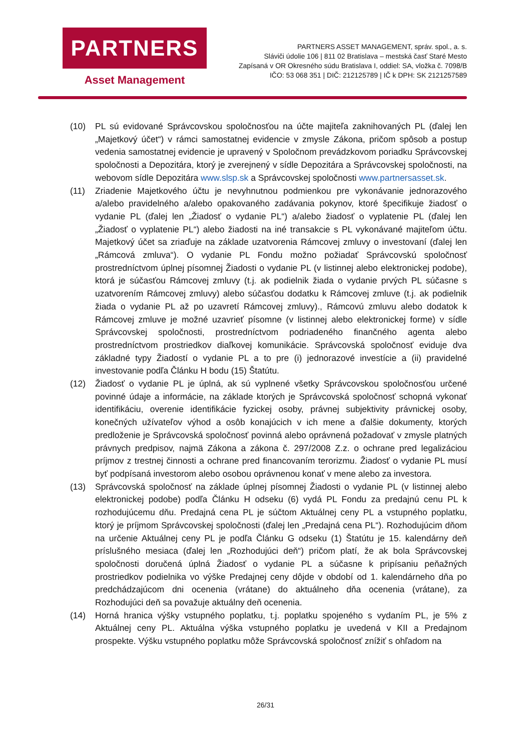PARTNERS
Asset Management
PARTNERS ASSET MANAGEMENT, správ. spol., a. s.
Sláviči údolie 106 | 811 02 Bratislava – mestská časť Staré Mesto
Zapísaná v OR Okresného súdu Bratislava I, oddiel: SA, vložka č. 7098/B
IČO: 53 068 351 | DIČ: 212125789 | IČ k DPH: SK 2121257589
(10) PL sú evidované Správcovskou spoločnosťou na účte majiteľa zaknihovaných PL (ďalej len „Majetkový účet“) v rámci samostatnej evidencie v zmysle Zákona, pričom spôsob a postup vedenia samostatnej evidencie je upravený v Spoločnom prevádzkovom poriadku Správcovskej spoločnosti a Depozitára, ktorý je zverejnený v sídle Depozitára a Správcovskej spoločnosti, na webovom sídle Depozitára www.slsp.sk a Správcovskej spoločnosti www.partnersasset.sk.
(11) Zriadenie Majetkového účtu je nevyhnutnou podmienkou pre vykonávanie jednorazového a/alebo pravidelného a/alebo opakovaného zadávania pokynov, ktoré špecifikuje žiadosť o vydanie PL (ďalej len „Žiadosť o vydanie PL“) a/alebo žiadosť o vyplatenie PL (ďalej len „Žiadosť o vyplatenie PL“) alebo žiadosti na iné transakcie s PL vykonávané majiteľom účtu. Majetkový účet sa zriaďuje na základe uzatvorenia Rámcovej zmluvy o investovaní (ďalej len „Rámcová zmluva“). O vydanie PL Fondu možno požiadať Správcovskú spoločnosť prostredníctvom úplnej písomnej Žiadosti o vydanie PL (v listinnej alebo elektronickej podobe), ktorá je súčasťou Rámcovej zmluvy (t.j. ak podielnik žiada o vydanie prvých PL súčasne s uzatvorením Rámcovej zmluvy) alebo súčasťou dodatku k Rámcovej zmluve (t.j. ak podielnik žiada o vydanie PL až po uzavretí Rámcovej zmluvy)., Rámcovú zmluvu alebo dodatok k Rámcovej zmluve je možné uzavrieť písomne (v listinnej alebo elektronickej forme) v sídle Správcovskej spoločnosti, prostredníctvom podriadeného finančného agenta alebo prostredníctvom prostriedkov diaľkovej komunikácie. Správcovská spoločnosť eviduje dva základné typy Žiadostí o vydanie PL a to pre (i) jednorazové investície a (ii) pravidelné investovanie podľa Článku H bodu (15) Štatútu.
(12) Žiadosť o vydanie PL je úplná, ak sú vyplnené všetky Správcovskou spoločnosťou určené povinné údaje a informácie, na základe ktorých je Správcovská spoločnosť schopná vykonať identifikáciu, overenie identifikácie fyzickej osoby, právnej subjektivity právnickej osoby, konečných užívateľov výhod a osôb konajúcich v ich mene a ďalšie dokumenty, ktorých predloženie je Správcovská spoločnosť povinná alebo oprávnená požadovať v zmysle platných právnych predpisov, najmä Zákona a zákona č. 297/2008 Z.z. o ochrane pred legalizáciou príjmov z trestnej činnosti a ochrane pred financovaním terorizmu. Žiadosť o vydanie PL musí byť podpísaná investorom alebo osobou oprávnenou konať v mene alebo za investora.
(13) Správcovská spoločnosť na základe úplnej písomnej Žiadosti o vydanie PL (v listinnej alebo elektronickej podobe) podľa Článku H odseku (6) vydá PL Fondu za predajnú cenu PL k rozhodujúcemu dňu. Predajná cena PL je súčtom Aktuálnej ceny PL a vstupného poplatku, ktorý je príjmom Správcovskej spoločnosti (ďalej len „Predajná cena PL“). Rozhodujúcim dňom na určenie Aktuálnej ceny PL je podľa Článku G odseku (1) Štatútu je 15. kalendárny deň príslušného mesiaca (ďalej len „Rozhodujúci deň“) pričom platí, že ak bola Správcovskej spoločnosti doručená úplná Žiadosť o vydanie PL a súčasne k pripísaniu peňažných prostriedkov podielnika vo výške Predajnej ceny dôjde v období od 1. kalendárneho dňa po predchádzajúcom dni ocenenia (vrátane) do aktuálneho dňa ocenenia (vrátane), za Rozhodujúci deň sa považuje aktuálny deň ocenenia.
(14) Horná hranica výšky vstupného poplatku, t.j. poplatku spojeného s vydaním PL, je 5% z Aktuálnej ceny PL. Aktuálna výška vstupného poplatku je uvedená v KII a Predajnom prospekte. Výšku vstupného poplatku môže Správcovská spoločnosť znížiť s ohľadom na
26/31